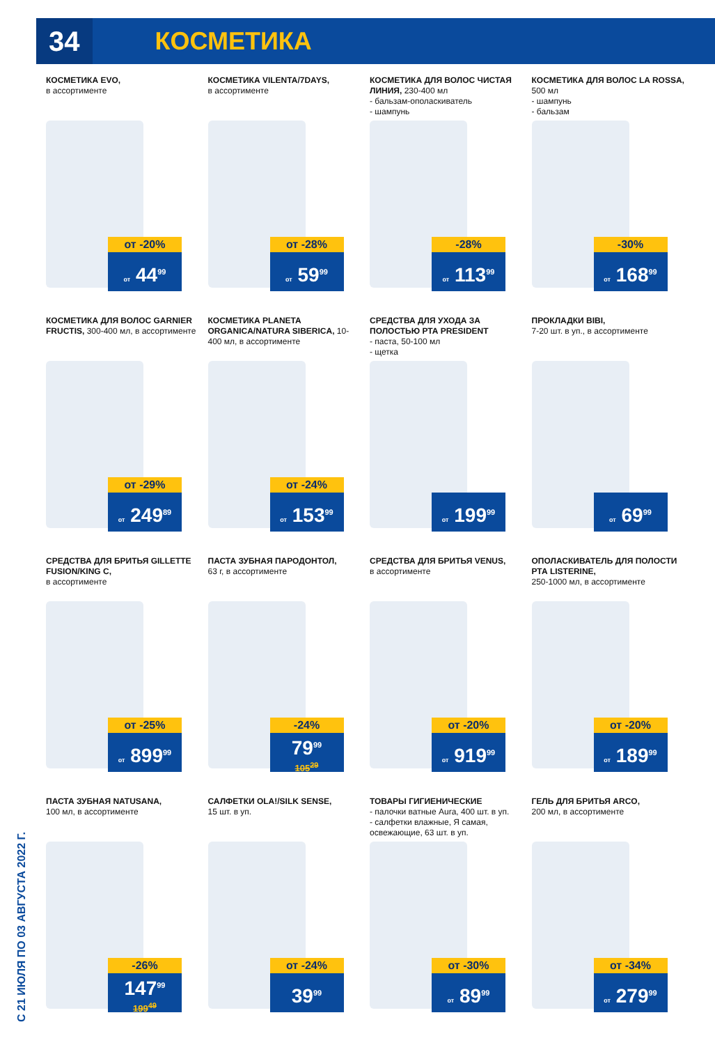34
КОСМЕТИКА
С 21 ИЮЛЯ ПО 03 АВГУСТА 2022 Г.
КОСМЕТИКА EVO,
в ассортименте
от -20%
от 44<sup>99</sup>
КОСМЕТИКА VILENTA/7DAYS,
в ассортименте
от -28%
от 59<sup>99</sup>
КОСМЕТИКА ДЛЯ ВОЛОС ЧИСТАЯ ЛИНИЯ, 230-400 мл
- бальзам-ополаскиватель
- шампунь
-28%
от 113<sup>99</sup>
КОСМЕТИКА ДЛЯ ВОЛОС LA ROSSA, 500 мл
- шампунь
- бальзам
-30%
от 168<sup>99</sup>
КОСМЕТИКА ДЛЯ ВОЛОС GARNIER FRUCTIS, 300-400 мл, в ассортименте
от -29%
от 249<sup>89</sup>
КОСМЕТИКА PLANETA ORGANICA/NATURA SIBERICA, 10-400 мл, в ассортименте
от -24%
от 153<sup>99</sup>
СРЕДСТВА ДЛЯ УХОДА ЗА ПОЛОСТЬЮ РТА PRESIDENT
- паста, 50-100 мл
- щетка
от 199<sup>99</sup>
ПРОКЛАДКИ BIBI,
7-20 шт. в уп., в ассортименте
от 69<sup>99</sup>
СРЕДСТВА ДЛЯ БРИТЬЯ GILLETTE FUSION/KING C,
в ассортименте
от -25%
от 899<sup>99</sup>
ПАСТА ЗУБНАЯ ПАРОДОНТОЛ,
63 г, в ассортименте
-24%
79<sup>99</sup>
105<sup>29</sup>
СРЕДСТВА ДЛЯ БРИТЬЯ VENUS,
в ассортименте
от -20%
от 919<sup>99</sup>
ОПОЛАСКИВАТЕЛЬ ДЛЯ ПОЛОСТИ РТА LISTERINE,
250-1000 мл, в ассортименте
от -20%
от 189<sup>99</sup>
ПАСТА ЗУБНАЯ NATUSANA,
100 мл, в ассортименте
-26%
147<sup>99</sup>
199<sup>49</sup>
САЛФЕТКИ OLA!/SILK SENSE,
15 шт. в уп.
от -24%
39<sup>99</sup>
ТОВАРЫ ГИГИЕНИЧЕСКИЕ
- палочки ватные Aura, 400 шт. в уп.
- салфетки влажные, Я самая, освежающие, 63 шт. в уп.
от -30%
от 89<sup>99</sup>
ГЕЛЬ ДЛЯ БРИТЬЯ ARCO,
200 мл, в ассортименте
от -34%
от 279<sup>99</sup>